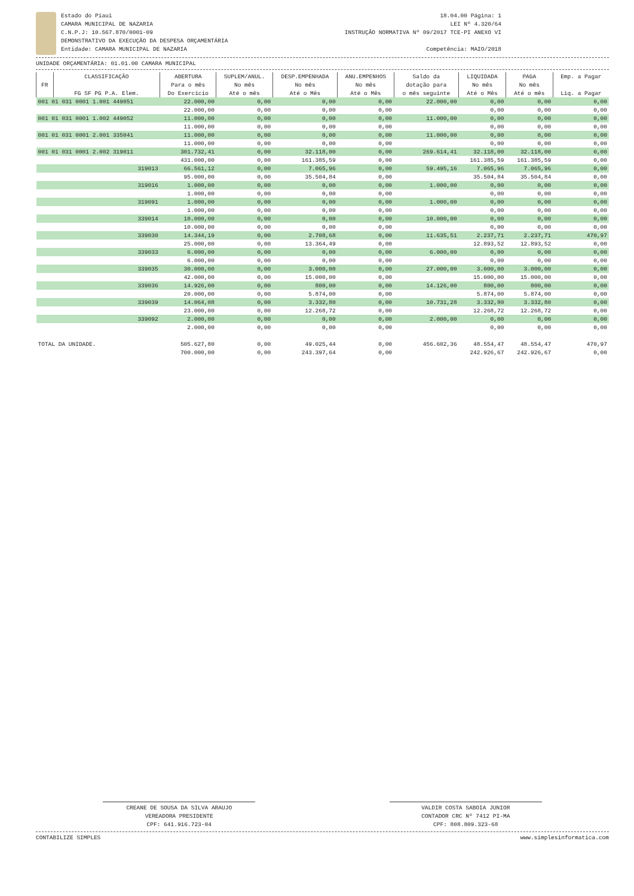Estado do Piaui
CAMARA MUNICIPAL DE NAZARIA
C.N.P.J: 10.567.870/0001-09
DEMONSTRATIVO DA EXECUÇÃO DA DESPESA ORÇAMENTÁRIA
Entidade: CAMARA MUNICIPAL DE NAZARIA
18.04.00 Página: 1
LEI Nº 4.320/64
INSTRUÇÃO NORMATIVA Nº 09/2017 TCE-PI ANEXO VI
Competência: MAIO/2018
UNIDADE ORÇAMENTÁRIA: 01.01.00 CAMARA MUNICIPAL
| FR | CLASSIFICAÇÃO | ABERTURA | SUPLEM/ANUL. | DESP.EMPENHADA | ANU.EMPENHOS | Saldo da | LIQUIDADA | PAGA | Emp. a Pagar |
| --- | --- | --- | --- | --- | --- | --- | --- | --- | --- |
| | | Para o mês | No mês | No mês | No mês | dotação para | No mês | No mês | |
| | FG SF PG P.A. Elem. | Do Exercício | Até o mês | Até o Mês | Até o Mês | o mês seguinte | Até o Mês | Até o mês | Liq. a Pagar |
| 001 01 031 0001 1.001 449051 | | 22.000,00 | 0,00 | 0,00 | 0,00 | 22.000,00 | 0,00 | 0,00 | 0,00 |
| | | 22.000,00 | 0,00 | 0,00 | 0,00 | | 0,00 | 0,00 | 0,00 |
| 001 01 031 0001 1.002 449052 | | 11.000,00 | 0,00 | 0,00 | 0,00 | 11.000,00 | 0,00 | 0,00 | 0,00 |
| | | 11.000,00 | 0,00 | 0,00 | 0,00 | | 0,00 | 0,00 | 0,00 |
| 001 01 031 0001 2.001 335041 | | 11.000,00 | 0,00 | 0,00 | 0,00 | 11.000,00 | 0,00 | 0,00 | 0,00 |
| | | 11.000,00 | 0,00 | 0,00 | 0,00 | | 0,00 | 0,00 | 0,00 |
| 001 01 031 0001 2.002 319011 | | 301.732,41 | 0,00 | 32.118,00 | 0,00 | 269.614,41 | 32.118,00 | 32.118,00 | 0,00 |
| | | 431.000,00 | 0,00 | 161.385,59 | 0,00 | | 161.385,59 | 161.385,59 | 0,00 |
| 319013 | | 66.561,12 | 0,00 | 7.065,96 | 0,00 | 59.495,16 | 7.065,96 | 7.065,96 | 0,00 |
| | | 95.000,00 | 0,00 | 35.504,84 | 0,00 | | 35.504,84 | 35.504,84 | 0,00 |
| 319016 | | 1.000,00 | 0,00 | 0,00 | 0,00 | 1.000,00 | 0,00 | 0,00 | 0,00 |
| | | 1.000,00 | 0,00 | 0,00 | 0,00 | | 0,00 | 0,00 | 0,00 |
| 319091 | | 1.000,00 | 0,00 | 0,00 | 0,00 | 1.000,00 | 0,00 | 0,00 | 0,00 |
| | | 1.000,00 | 0,00 | 0,00 | 0,00 | | 0,00 | 0,00 | 0,00 |
| 339014 | | 10.000,00 | 0,00 | 0,00 | 0,00 | 10.000,00 | 0,00 | 0,00 | 0,00 |
| | | 10.000,00 | 0,00 | 0,00 | 0,00 | | 0,00 | 0,00 | 0,00 |
| 339030 | | 14.344,19 | 0,00 | 2.708,68 | 0,00 | 11.635,51 | 2.237,71 | 2.237,71 | 470,97 |
| | | 25.000,00 | 0,00 | 13.364,49 | 0,00 | | 12.893,52 | 12.893,52 | 0,00 |
| 339033 | | 6.000,00 | 0,00 | 0,00 | 0,00 | 6.000,00 | 0,00 | 0,00 | 0,00 |
| | | 6.000,00 | 0,00 | 0,00 | 0,00 | | 0,00 | 0,00 | 0,00 |
| 339035 | | 30.000,00 | 0,00 | 3.000,00 | 0,00 | 27.000,00 | 3.000,00 | 3.000,00 | 0,00 |
| | | 42.000,00 | 0,00 | 15.000,00 | 0,00 | | 15.000,00 | 15.000,00 | 0,00 |
| 339036 | | 14.926,00 | 0,00 | 800,00 | 0,00 | 14.126,00 | 800,00 | 800,00 | 0,00 |
| | | 20.000,00 | 0,00 | 5.874,00 | 0,00 | | 5.874,00 | 5.874,00 | 0,00 |
| 339039 | | 14.064,08 | 0,00 | 3.332,80 | 0,00 | 10.731,28 | 3.332,80 | 3.332,80 | 0,00 |
| | | 23.000,00 | 0,00 | 12.268,72 | 0,00 | | 12.268,72 | 12.268,72 | 0,00 |
| 339092 | | 2.000,00 | 0,00 | 0,00 | 0,00 | 2.000,00 | 0,00 | 0,00 | 0,00 |
| | | 2.000,00 | 0,00 | 0,00 | 0,00 | | 0,00 | 0,00 | 0,00 |
| TOTAL DA UNIDADE. | | 505.627,80 | 0,00 | 49.025,44 | 0,00 | 456.602,36 | 48.554,47 | 48.554,47 | 470,97 |
| | | 700.000,00 | 0,00 | 243.397,64 | 0,00 | | 242.926,67 | 242.926,67 | 0,00 |
CREANE DE SOUSA DA SILVA ARAUJO
VEREADORA PRESIDENTE
CPF: 641.916.723-04
VALDIR COSTA SABOIA JUNIOR
CONTADOR CRC Nº 7412 PI-MA
CPF: 808.809.323-68
CONTABILIZE SIMPLES www.simplesinformatica.com